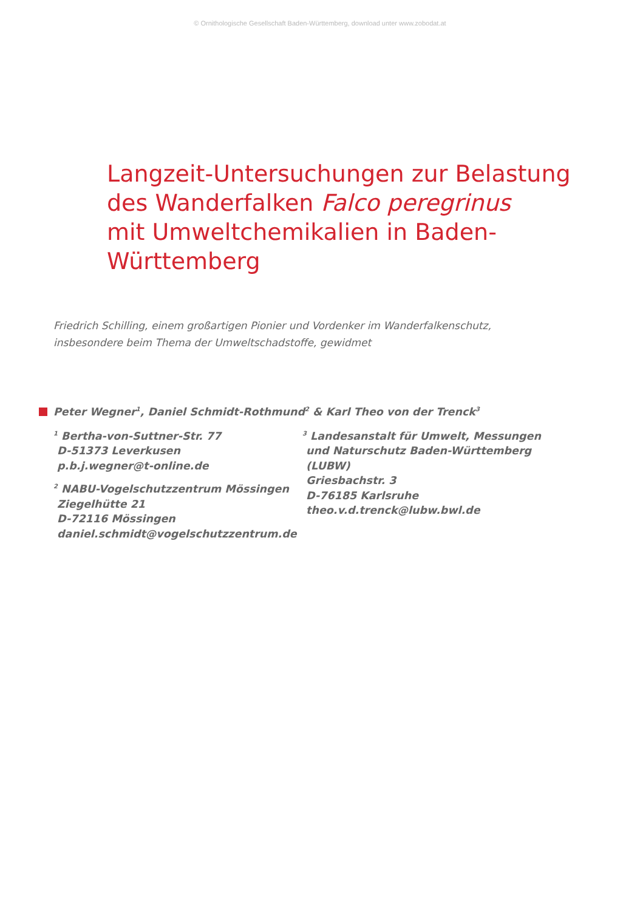© Ornithologische Gesellschaft Baden-Württemberg, download unter www.zobodat.at
Langzeit-Untersuchungen zur Belastung
des Wanderfalken Falco peregrinus
mit Umweltchemikalien in Baden-
Württemberg
Friedrich Schilling, einem großartigen Pionier und Vordenker im Wanderfalkenschutz,
insbesondere beim Thema der Umweltschadstoffe, gewidmet
Peter Wegner<sup>1</sup>, Daniel Schmidt-Rothmund<sup>2</sup> & Karl Theo von der Trenck<sup>3</sup>
<sup>1</sup> Bertha-von-Suttner-Str. 77
D-51373 Leverkusen
p.b.j.wegner@t-online.de
<sup>2</sup> NABU-Vogelschutzzentrum Mössingen
Ziegelhütte 21
D-72116 Mössingen
daniel.schmidt@vogelschutzzentrum.de
<sup>3</sup> Landesanstalt für Umwelt, Messungen
und Naturschutz Baden-Württemberg
(LUBW)
Griesbachstr. 3
D-76185 Karlsruhe
theo.v.d.trenck@lubw.bwl.de